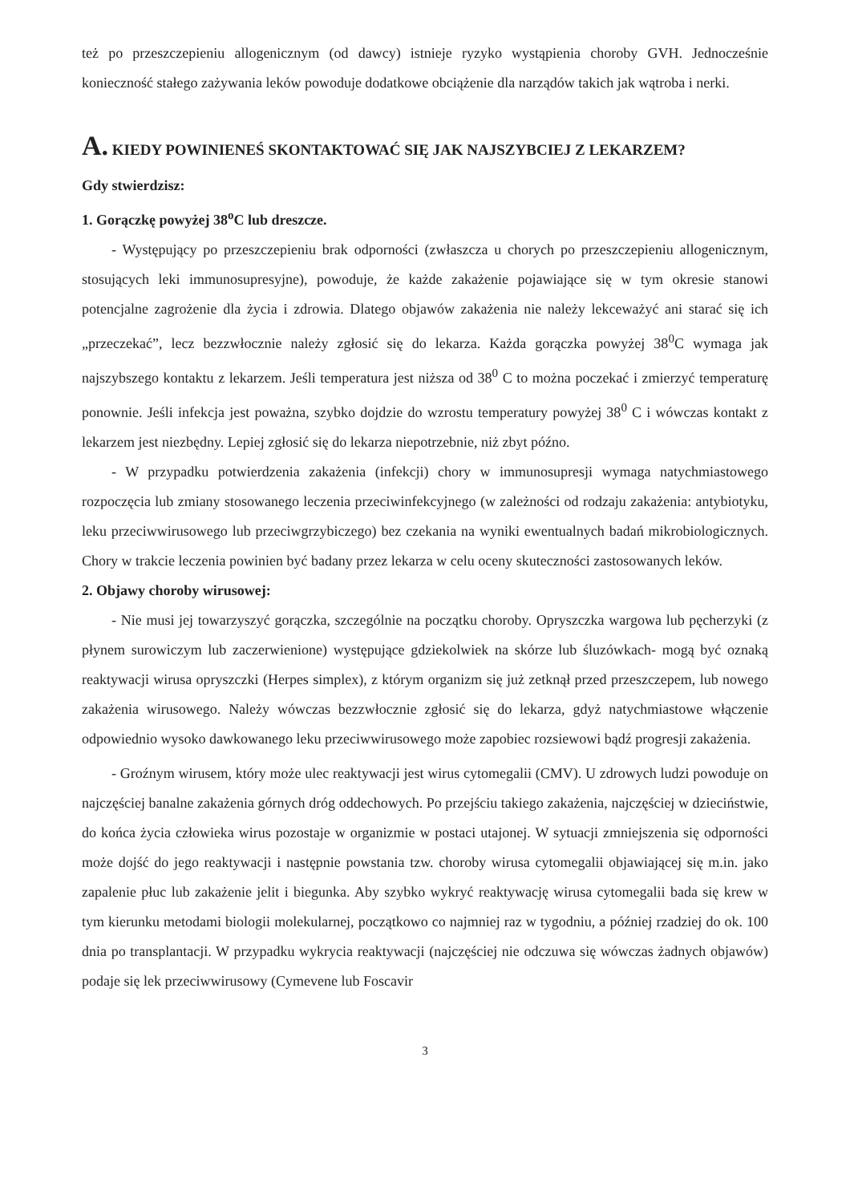też po przeszczepieniu allogenicznym (od dawcy) istnieje ryzyko wystąpienia choroby GVH. Jednocześnie konieczność stałego zażywania leków powoduje dodatkowe obciążenie dla narządów takich jak wątroba i nerki.
A. KIEDY POWINIENEŚ SKONTAKTOWAĆ SIĘ JAK NAJSZYBCIEJ Z LEKARZEM?
Gdy stwierdzisz:
1. Gorączkę powyżej 38<sup>o</sup>C lub dreszcze.
- Występujący po przeszczepieniu brak odporności (zwłaszcza u chorych po przeszczepieniu allogenicznym, stosujących leki immunosupresyjne), powoduje, że każde zakażenie pojawiające się w tym okresie stanowi potencjalne zagrożenie dla życia i zdrowia. Dlatego objawów zakażenia nie należy lekceważyć ani starać się ich „przeczekać”, lecz bezzwłocznie należy zgłosić się do lekarza. Każda gorączka powyżej 38<sup>0</sup>C wymaga jak najszybszego kontaktu z lekarzem. Jeśli temperatura jest niższa od 38<sup>0</sup> C to można poczekać i zmierzyć temperaturę ponownie. Jeśli infekcja jest poważna, szybko dojdzie do wzrostu temperatury powyżej 38<sup>0</sup> C i wówczas kontakt z lekarzem jest niezbędny. Lepiej zgłosić się do lekarza niepotrzebnie, niż zbyt późno.
- W przypadku potwierdzenia zakażenia (infekcji) chory w immunosupresji wymaga natychmiastowego rozpoczęcia lub zmiany stosowanego leczenia przeciwinfekcyjnego (w zależności od rodzaju zakażenia: antybiotyku, leku przeciwwirusowego lub przeciwgrzybiczego) bez czekania na wyniki ewentualnych badań mikrobiologicznych. Chory w trakcie leczenia powinien być badany przez lekarza w celu oceny skuteczności zastosowanych leków.
2. Objawy choroby wirusowej:
- Nie musi jej towarzyszyć gorączka, szczególnie na początku choroby. Opryszczka wargowa lub pęcherzyki (z płynem surowiczym lub zaczerwienione) występujące gdziekolwiek na skórze lub śluzówkach- mogą być oznaką reaktywacji wirusa opryszczki (Herpes simplex), z którym organizm się już zetknął przed przeszczepem, lub nowego zakażenia wirusowego. Należy wówczas bezzwłocznie zgłosić się do lekarza, gdyż natychmiastowe włączenie odpowiednio wysoko dawkowanego leku przeciwwirusowego może zapobiec rozsiewowi bądź progresji zakażenia.
- Groźnym wirusem, który może ulec reaktywacji jest wirus cytomegalii (CMV). U zdrowych ludzi powoduje on najczęściej banalne zakażenia górnych dróg oddechowych. Po przejściu takiego zakażenia, najczęściej w dzieciństwie, do końca życia człowieka wirus pozostaje w organizmie w postaci utajonej. W sytuacji zmniejszenia się odporności może dojść do jego reaktywacji i następnie powstania tzw. choroby wirusa cytomegalii objawiającej się m.in. jako zapalenie płuc lub zakażenie jelit i biegunka. Aby szybko wykryć reaktywację wirusa cytomegalii bada się krew w tym kierunku metodami biologii molekularnej, początkowo co najmniej raz w tygodniu, a później rzadziej do ok. 100 dnia po transplantacji. W przypadku wykrycia reaktywacji (najczęściej nie odczuwa się wówczas żadnych objawów) podaje się lek przeciwwirusowy (Cymevene lub Foscavir
3